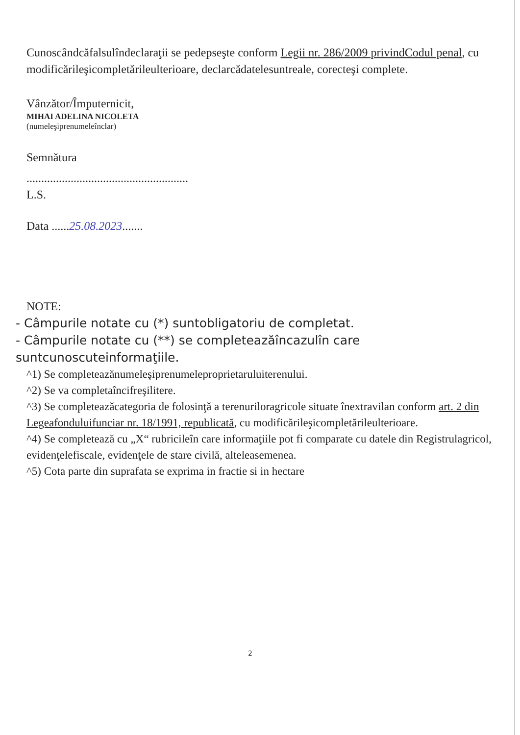Cunoscândcăfalsulîndeclaraţii se pedepseşte conform Legii nr. 286/2009 privindCodul penal, cu modificărileşicompletărileulterioare, declarcădatelesuntreale, corecteşi complete.
Vânzător/Împuternicit,
MIHAI ADELINA NICOLETA
(numeleşiprenumeleînclar)
Semnătura
.......................................................
L.S.
Data ......25.08.2023.......
NOTE:
- Câmpurile notate cu (*) suntobligatoriu de completat.
- Câmpurile notate cu (**) se completeazăîncazulîn care suntcunoscuteinformaţiile.
^1) Se completeazănumeleşiprenumeleproprietaruluiterenului.
^2) Se va completaîncifreşilitere.
^3) Se completeazăcategoria de folosinţă a terenuriloragricole situate înextravilan conform art. 2 din Legeafonduluifunciar nr. 18/1991, republicată, cu modificărileşicompletărileulterioare.
^4) Se completează cu „X“ rubricileîn care informaţiile pot fi comparate cu datele din Registrulagricol, evidenţelefiscale, evidenţele de stare civilă, alteleasemenea.
^5) Cota parte din suprafata se exprima in fractie si in hectare
2